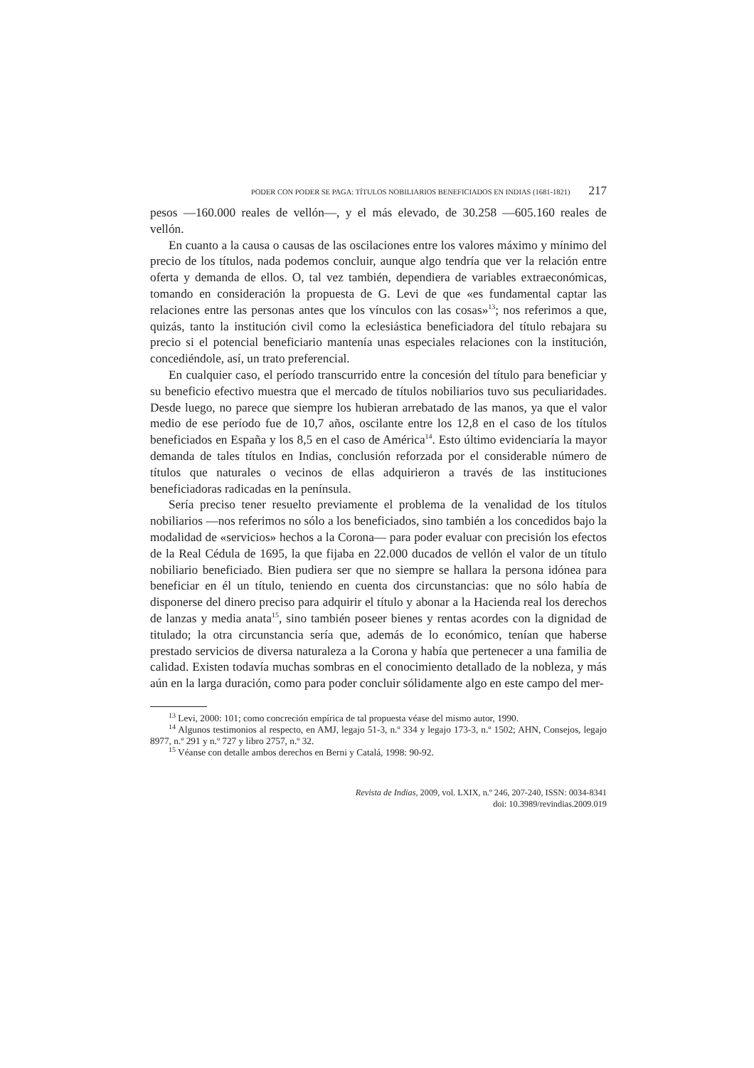PODER CON PODER SE PAGA: TÍTULOS NOBILIARIOS BENEFICIADOS EN INDIAS (1681-1821) 217
pesos —160.000 reales de vellón—, y el más elevado, de 30.258 —605.160 reales de vellón.
En cuanto a la causa o causas de las oscilaciones entre los valores máximo y mínimo del precio de los títulos, nada podemos concluir, aunque algo tendría que ver la relación entre oferta y demanda de ellos. O, tal vez también, dependiera de variables extraeconómicas, tomando en consideración la propuesta de G. Levi de que «es fundamental captar las relaciones entre las personas antes que los vínculos con las cosas»<sup>13</sup>; nos referimos a que, quizás, tanto la institución civil como la eclesiástica beneficiadora del título rebajara su precio si el potencial beneficiario mantenía unas especiales relaciones con la institución, concediéndole, así, un trato preferencial.
En cualquier caso, el período transcurrido entre la concesión del título para beneficiar y su beneficio efectivo muestra que el mercado de títulos nobiliarios tuvo sus peculiaridades. Desde luego, no parece que siempre los hubieran arrebatado de las manos, ya que el valor medio de ese período fue de 10,7 años, oscilante entre los 12,8 en el caso de los títulos beneficiados en España y los 8,5 en el caso de América<sup>14</sup>. Esto último evidenciaría la mayor demanda de tales títulos en Indias, conclusión reforzada por el considerable número de títulos que naturales o vecinos de ellas adquirieron a través de las instituciones beneficiadoras radicadas en la península.
Sería preciso tener resuelto previamente el problema de la venalidad de los títulos nobiliarios —nos referimos no sólo a los beneficiados, sino también a los concedidos bajo la modalidad de «servicios» hechos a la Corona— para poder evaluar con precisión los efectos de la Real Cédula de 1695, la que fijaba en 22.000 ducados de vellón el valor de un título nobiliario beneficiado. Bien pudiera ser que no siempre se hallara la persona idónea para beneficiar en él un título, teniendo en cuenta dos circunstancias: que no sólo había de disponerse del dinero preciso para adquirir el título y abonar a la Hacienda real los derechos de lanzas y media anata<sup>15</sup>, sino también poseer bienes y rentas acordes con la dignidad de titulado; la otra circunstancia sería que, además de lo económico, tenían que haberse prestado servicios de diversa naturaleza a la Corona y había que pertenecer a una familia de calidad. Existen todavía muchas sombras en el conocimiento detallado de la nobleza, y más aún en la larga duración, como para poder concluir sólidamente algo en este campo del mer-
<sup>13</sup> Levi, 2000: 101; como concreción empírica de tal propuesta véase del mismo autor, 1990.
<sup>14</sup> Algunos testimonios al respecto, en AMJ, legajo 51-3, n.º 334 y legajo 173-3, n.º 1502; AHN, Consejos, legajo 8977, n.º 291 y n.º 727 y libro 2757, n.º 32.
<sup>15</sup> Véanse con detalle ambos derechos en Berni y Catalá, 1998: 90-92.
Revista de Indias, 2009, vol. LXIX, n.º 246, 207-240, ISSN: 0034-8341
doi: 10.3989/revindias.2009.019